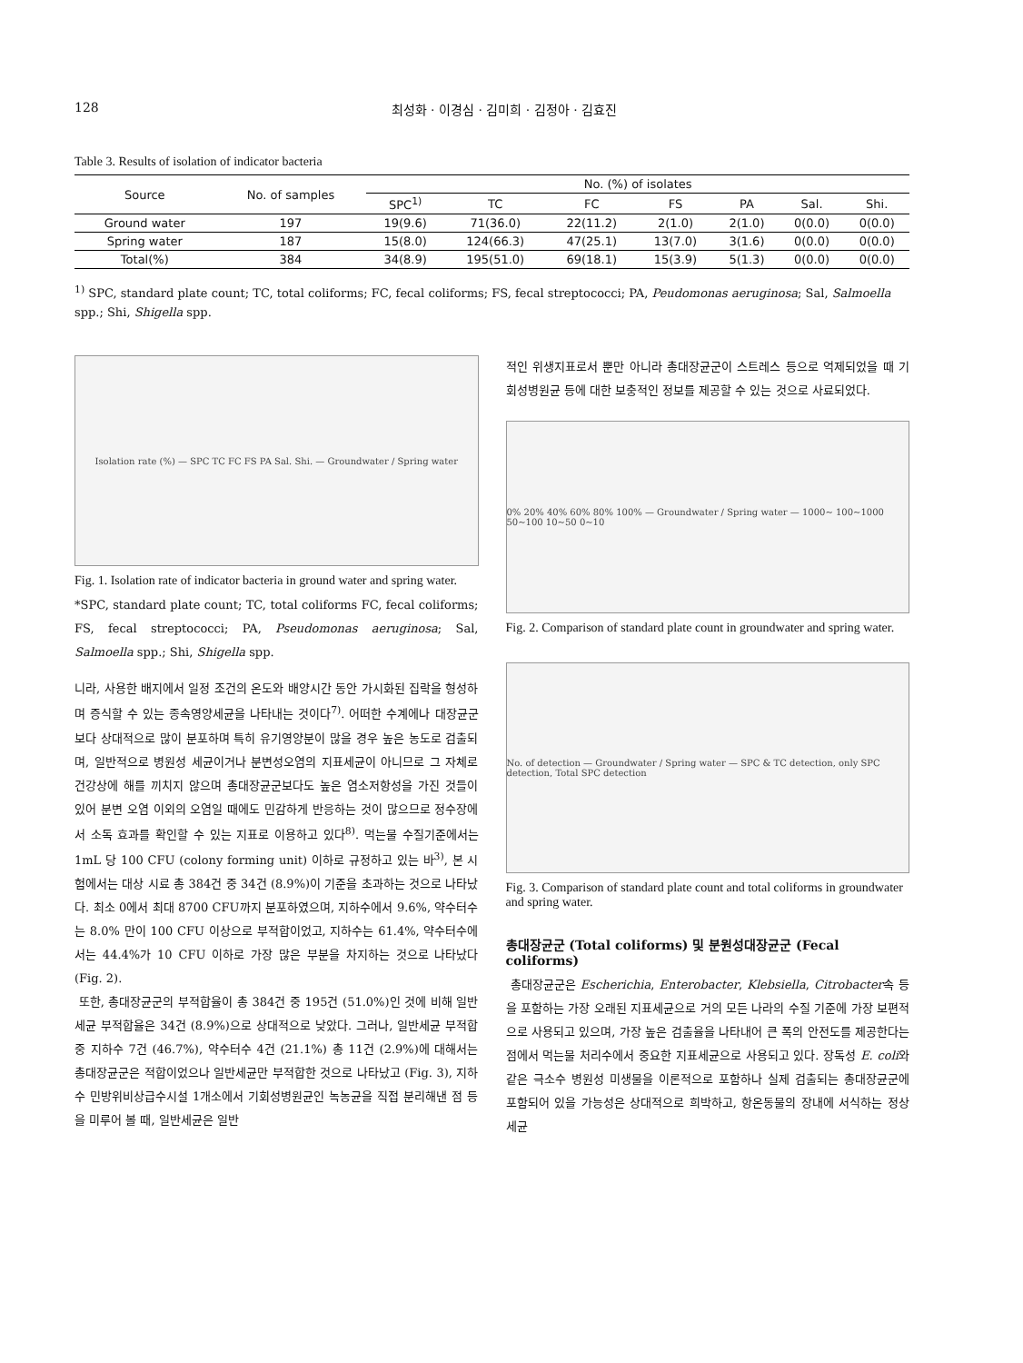128 최성화 · 이경심 · 김미희 · 김정아 · 김효진
Table 3. Results of isolation of indicator bacteria
| Source | No. of samples | No. (%) of isolates | | | | | | |
| --- | --- | --- | --- | --- | --- | --- | --- | --- |
| | | SPC<sup>1)</sup> | TC | FC | FS | PA | Sal. | Shi. |
| Ground water | 197 | 19(9.6) | 71(36.0) | 22(11.2) | 2(1.0) | 2(1.0) | 0(0.0) | 0(0.0) |
| Spring water | 187 | 15(8.0) | 124(66.3) | 47(25.1) | 13(7.0) | 3(1.6) | 0(0.0) | 0(0.0) |
| Total(%) | 384 | 34(8.9) | 195(51.0) | 69(18.1) | 15(3.9) | 5(1.3) | 0(0.0) | 0(0.0) |
<sup>1)</sup> SPC, standard plate count; TC, total coliforms; FC, fecal coliforms; FS, fecal streptococci; PA, Peudomonas aeruginosa; Sal, Salmoella spp.; Shi, Shigella spp.
Isolation rate (%) — SPC TC FC FS PA Sal. Shi. — Groundwater / Spring water
Fig. 1. Isolation rate of indicator bacteria in ground water and spring water.
*SPC, standard plate count; TC, total coliforms FC, fecal coliforms; FS, fecal streptococci; PA, Pseudomonas aeruginosa; Sal, Salmoella spp.; Shi, Shigella spp.
니라, 사용한 배지에서 일정 조건의 온도와 배양시간 동안 가시화된 집락을 형성하며 증식할 수 있는 종속영양세균을 나타내는 것이다<sup>7)</sup>. 어떠한 수계에나 대장균군보다 상대적으로 많이 분포하며 특히 유기영양분이 많을 경우 높은 농도로 검출되며, 일반적으로 병원성 세균이거나 분변성오염의 지표세균이 아니므로 그 자체로 건강상에 해를 끼치지 않으며 총대장균군보다도 높은 염소저항성을 가진 것들이 있어 분변 오염 이외의 오염일 때에도 민감하게 반응하는 것이 많으므로 정수장에서 소독 효과를 확인할 수 있는 지표로 이용하고 있다<sup>8)</sup>. 먹는물 수질기준에서는 1mL 당 100 CFU (colony forming unit) 이하로 규정하고 있는 바<sup>3)</sup>, 본 시험에서는 대상 시료 총 384건 중 34건 (8.9%)이 기준을 초과하는 것으로 나타났다. 최소 0에서 최대 8700 CFU까지 분포하였으며, 지하수에서 9.6%, 약수터수는 8.0% 만이 100 CFU 이상으로 부적합이었고, 지하수는 61.4%, 약수터수에서는 44.4%가 10 CFU 이하로 가장 많은 부분을 차지하는 것으로 나타났다 (Fig. 2).
또한, 총대장균군의 부적합율이 총 384건 중 195건 (51.0%)인 것에 비해 일반세균 부적합율은 34건 (8.9%)으로 상대적으로 낮았다. 그러나, 일반세균 부적합 중 지하수 7건 (46.7%), 약수터수 4건 (21.1%) 총 11건 (2.9%)에 대해서는 총대장균군은 적합이었으나 일반세균만 부적합한 것으로 나타났고 (Fig. 3), 지하수 민방위비상급수시설 1개소에서 기회성병원균인 녹농균을 직접 분리해낸 점 등을 미루어 볼 때, 일반세균은 일반
적인 위생지표로서 뿐만 아니라 총대장균군이 스트레스 등으로 억제되었을 때 기회성병원균 등에 대한 보충적인 정보를 제공할 수 있는 것으로 사료되었다.
0% 20% 40% 60% 80% 100% — Groundwater / Spring water — 1000~ 100~1000 50~100 10~50 0~10
Fig. 2. Comparison of standard plate count in groundwater and spring water.
No. of detection — Groundwater / Spring water — SPC & TC detection, only SPC detection, Total SPC detection
Fig. 3. Comparison of standard plate count and total coliforms in groundwater and spring water.
총대장균군 (Total coliforms) 및 분원성대장균군 (Fecal coliforms)
총대장균군은 Escherichia, Enterobacter, Klebsiella, Citrobacter속 등을 포함하는 가장 오래된 지표세균으로 거의 모든 나라의 수질 기준에 가장 보편적으로 사용되고 있으며, 가장 높은 검출율을 나타내어 큰 폭의 안전도를 제공한다는 점에서 먹는물 처리수에서 중요한 지표세균으로 사용되고 있다. 장독성 E. coli와 같은 극소수 병원성 미생물을 이론적으로 포함하나 실제 검출되는 총대장균군에 포함되어 있을 가능성은 상대적으로 희박하고, 항온동물의 장내에 서식하는 정상세균